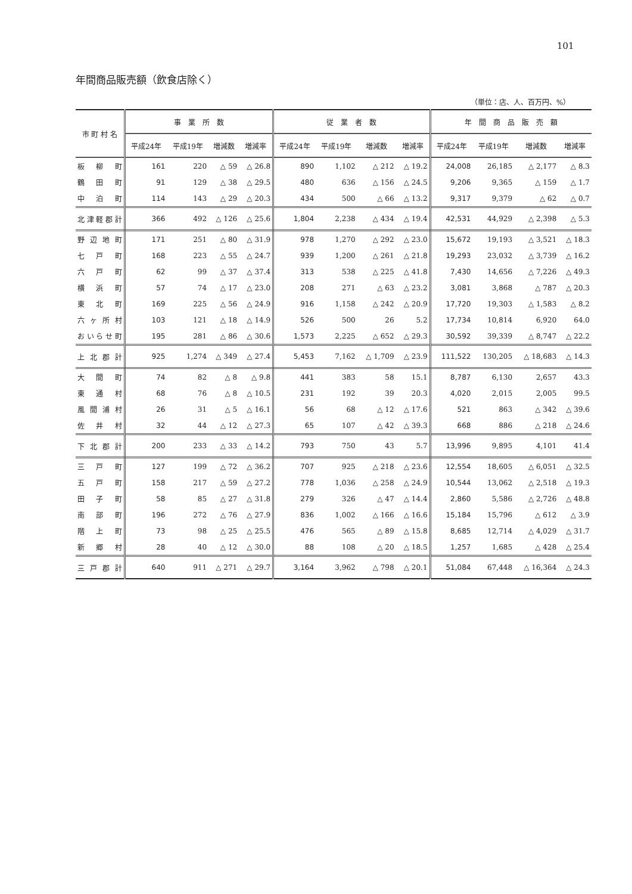101
年間商品販売額（飲食店除く）
（単位：店、人、百万円、%）
| 市 町 村 名 | 事 業 所 数 | | | | 従 業 者 数 | | | | 年 間 商 品 販 売 額 | | | |
| --- | --- | --- | --- | --- | --- | --- | --- | --- | --- | --- | --- | --- |
| | 平成24年 | 平成19年 | 増減数 | 増減率 | 平成24年 | 平成19年 | 増減数 | 増減率 | 平成24年 | 平成19年 | 増減数 | 増減率 |
| 板柳町 | 161 | 220 | △ 59 | △ 26.8 | 890 | 1,102 | △ 212 | △ 19.2 | 24,008 | 26,185 | △ 2,177 | △ 8.3 |
| 鶴田町 | 91 | 129 | △ 38 | △ 29.5 | 480 | 636 | △ 156 | △ 24.5 | 9,206 | 9,365 | △ 159 | △ 1.7 |
| 中泊町 | 114 | 143 | △ 29 | △ 20.3 | 434 | 500 | △ 66 | △ 13.2 | 9,317 | 9,379 | △ 62 | △ 0.7 |
| 北津軽郡計 | 366 | 492 | △ 126 | △ 25.6 | 1,804 | 2,238 | △ 434 | △ 19.4 | 42,531 | 44,929 | △ 2,398 | △ 5.3 |
| 野辺地町 | 171 | 251 | △ 80 | △ 31.9 | 978 | 1,270 | △ 292 | △ 23.0 | 15,672 | 19,193 | △ 3,521 | △ 18.3 |
| 七戸町 | 168 | 223 | △ 55 | △ 24.7 | 939 | 1,200 | △ 261 | △ 21.8 | 19,293 | 23,032 | △ 3,739 | △ 16.2 |
| 六戸町 | 62 | 99 | △ 37 | △ 37.4 | 313 | 538 | △ 225 | △ 41.8 | 7,430 | 14,656 | △ 7,226 | △ 49.3 |
| 横浜町 | 57 | 74 | △ 17 | △ 23.0 | 208 | 271 | △ 63 | △ 23.2 | 3,081 | 3,868 | △ 787 | △ 20.3 |
| 東北町 | 169 | 225 | △ 56 | △ 24.9 | 916 | 1,158 | △ 242 | △ 20.9 | 17,720 | 19,303 | △ 1,583 | △ 8.2 |
| 六ヶ所村 | 103 | 121 | △ 18 | △ 14.9 | 526 | 500 | 26 | 5.2 | 17,734 | 10,814 | 6,920 | 64.0 |
| おいらせ町 | 195 | 281 | △ 86 | △ 30.6 | 1,573 | 2,225 | △ 652 | △ 29.3 | 30,592 | 39,339 | △ 8,747 | △ 22.2 |
| 上北郡計 | 925 | 1,274 | △ 349 | △ 27.4 | 5,453 | 7,162 | △ 1,709 | △ 23.9 | 111,522 | 130,205 | △ 18,683 | △ 14.3 |
| 大間町 | 74 | 82 | △ 8 | △ 9.8 | 441 | 383 | 58 | 15.1 | 8,787 | 6,130 | 2,657 | 43.3 |
| 東通村 | 68 | 76 | △ 8 | △ 10.5 | 231 | 192 | 39 | 20.3 | 4,020 | 2,015 | 2,005 | 99.5 |
| 風間浦村 | 26 | 31 | △ 5 | △ 16.1 | 56 | 68 | △ 12 | △ 17.6 | 521 | 863 | △ 342 | △ 39.6 |
| 佐井村 | 32 | 44 | △ 12 | △ 27.3 | 65 | 107 | △ 42 | △ 39.3 | 668 | 886 | △ 218 | △ 24.6 |
| 下北郡計 | 200 | 233 | △ 33 | △ 14.2 | 793 | 750 | 43 | 5.7 | 13,996 | 9,895 | 4,101 | 41.4 |
| 三戸町 | 127 | 199 | △ 72 | △ 36.2 | 707 | 925 | △ 218 | △ 23.6 | 12,554 | 18,605 | △ 6,051 | △ 32.5 |
| 五戸町 | 158 | 217 | △ 59 | △ 27.2 | 778 | 1,036 | △ 258 | △ 24.9 | 10,544 | 13,062 | △ 2,518 | △ 19.3 |
| 田子町 | 58 | 85 | △ 27 | △ 31.8 | 279 | 326 | △ 47 | △ 14.4 | 2,860 | 5,586 | △ 2,726 | △ 48.8 |
| 南部町 | 196 | 272 | △ 76 | △ 27.9 | 836 | 1,002 | △ 166 | △ 16.6 | 15,184 | 15,796 | △ 612 | △ 3.9 |
| 階上町 | 73 | 98 | △ 25 | △ 25.5 | 476 | 565 | △ 89 | △ 15.8 | 8,685 | 12,714 | △ 4,029 | △ 31.7 |
| 新郷村 | 28 | 40 | △ 12 | △ 30.0 | 88 | 108 | △ 20 | △ 18.5 | 1,257 | 1,685 | △ 428 | △ 25.4 |
| 三戸郡計 | 640 | 911 | △ 271 | △ 29.7 | 3,164 | 3,962 | △ 798 | △ 20.1 | 51,084 | 67,448 | △ 16,364 | △ 24.3 |